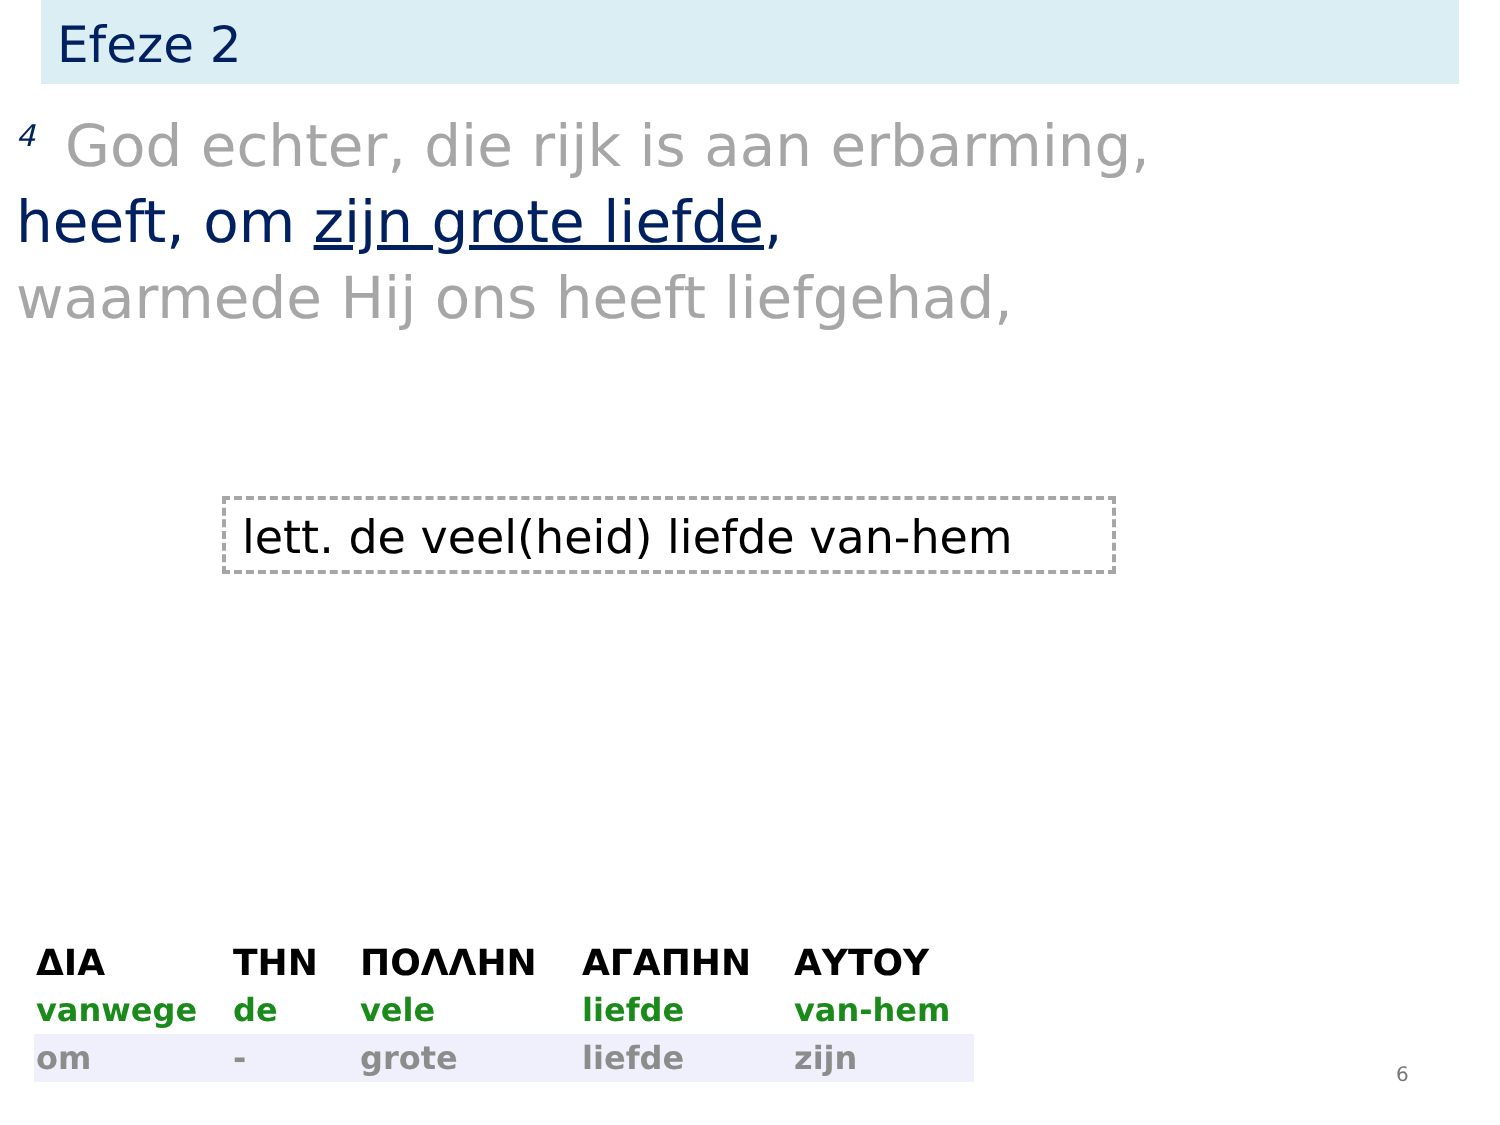Efeze 2
<sup>4</sup> God echter, die rijk is aan erbarming,
heeft, om zijn grote liefde,
waarmede Hij ons heeft liefgehad,
lett. de veel(heid) liefde van-hem
| ΔΙΑ | ΤΗΝ | ΠΟΛΛΗΝ | ΑΓΑΠΗΝ | ΑΥΤΟΥ |
| vanwege | de | vele | liefde | van-hem |
| om | - | grote | liefde | zijn |
6